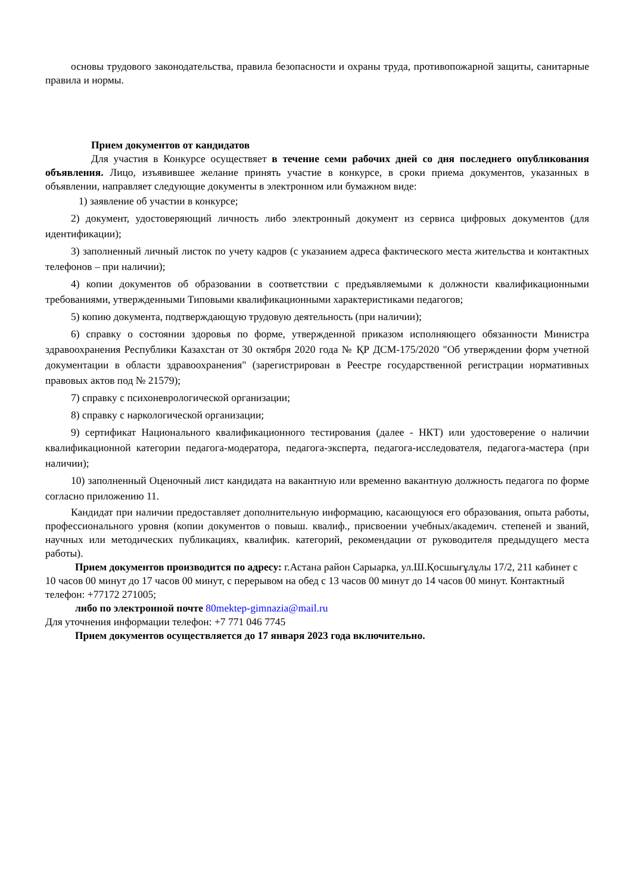основы трудового законодательства, правила безопасности и охраны труда, противопожарной защиты, санитарные правила и нормы.
Прием документов от кандидатов
Для участия в Конкурсе осуществяет в течение семи рабочих дней со дня последнего опубликования объявления. Лицо, изъявившее желание принять участие в конкурсе, в сроки приема документов, указанных в объявлении, направляет следующие документы в электронном или бумажном виде:
1) заявление об участии в конкурсе;
2) документ, удостоверяющий личность либо электронный документ из сервиса цифровых документов (для идентификации);
3) заполненный личный листок по учету кадров (с указанием адреса фактического места жительства и контактных телефонов – при наличии);
4) копии документов об образовании в соответствии с предъявляемыми к должности квалификационными требованиями, утвержденными Типовыми квалификационными характеристиками педагогов;
5) копию документа, подтверждающую трудовую деятельность (при наличии);
6) справку о состоянии здоровья по форме, утвержденной приказом исполняющего обязанности Министра здравоохранения Республики Казахстан от 30 октября 2020 года № ҚР ДСМ-175/2020 "Об утверждении форм учетной документации в области здравоохранения" (зарегистрирован в Реестре государственной регистрации нормативных правовых актов под № 21579);
7) справку с психоневрологической организации;
8) справку с наркологической организации;
9) сертификат Национального квалификационного тестирования (далее - НКТ) или удостоверение о наличии квалификационной категории педагога-модератора, педагога-эксперта, педагога-исследователя, педагога-мастера (при наличии);
10) заполненный Оценочный лист кандидата на вакантную или временно вакантную должность педагога по форме согласно приложению 11.
Кандидат при наличии предоставляет дополнительную информацию, касающуюся его образования, опыта работы, профессионального уровня (копии документов о повыш. квалиф., присвоении учебных/академич. степеней и званий, научных или методических публикациях, квалифик. категорий, рекомендации от руководителя предыдущего места работы).
Прием документов производится по адресу: г.Астана район Сарыарка, ул.Ш.Қосшығұлұлы 17/2, 211 кабинет с 10 часов 00 минут до 17 часов 00 минут, с перерывом на обед с 13 часов 00 минут до 14 часов 00 минут. Контактный телефон: +77172 271005;
либо по электронной почте 80mektep-gimnazia@mail.ru
Для уточнения информации телефон: +7 771 046 7745
Прием документов осуществляется до 17 января 2023 года включительно.